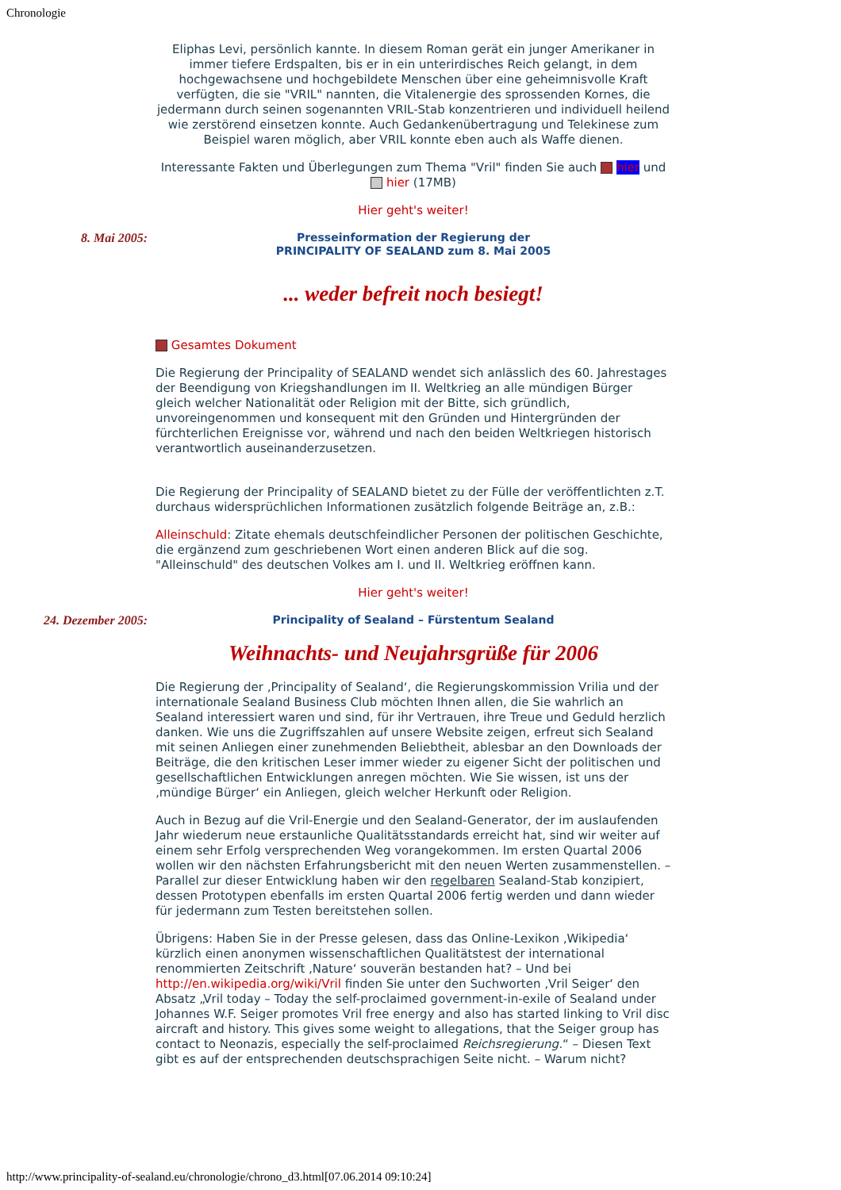Chronologie
Eliphas Levi, persönlich kannte. In diesem Roman gerät ein junger Amerikaner in immer tiefere Erdspalten, bis er in ein unterirdisches Reich gelangt, in dem hochgewachsene und hochgebildete Menschen über eine geheimnisvolle Kraft verfügten, die sie "VRIL" nannten, die Vitalenergie des sprossenden Kornes, die jedermann durch seinen sogenannten VRIL-Stab konzentrieren und individuell heilend wie zerstörend einsetzen konnte. Auch Gedankenübertragung und Telekinese zum Beispiel waren möglich, aber VRIL konnte eben auch als Waffe dienen.
Interessante Fakten und Überlegungen zum Thema "Vril" finden Sie auch hier und hier (17MB)
Hier geht's weiter!
8. Mai 2005:
Presseinformation der Regierung der
PRINCIPALITY OF SEALAND zum 8. Mai 2005
... weder befreit noch besiegt!
Gesamtes Dokument
Die Regierung der Principality of SEALAND wendet sich anlässlich des 60. Jahrestages der Beendigung von Kriegshandlungen im II. Weltkrieg an alle mündigen Bürger gleich welcher Nationalität oder Religion mit der Bitte, sich gründlich, unvoreingenommen und konsequent mit den Gründen und Hintergründen der fürchterlichen Ereignisse vor, während und nach den beiden Weltkriegen historisch verantwortlich auseinanderzusetzen.
Die Regierung der Principality of SEALAND bietet zu der Fülle der veröffentlichten z.T. durchaus widersprüchlichen Informationen zusätzlich folgende Beiträge an, z.B.:
Alleinschuld: Zitate ehemals deutschfeindlicher Personen der politischen Geschichte, die ergänzend zum geschriebenen Wort einen anderen Blick auf die sog. "Alleinschuld" des deutschen Volkes am I. und II. Weltkrieg eröffnen kann.
Hier geht's weiter!
24. Dezember 2005:
Principality of Sealand – Fürstentum Sealand
Weihnachts- und Neujahrsgrüße für 2006
Die Regierung der ‚Principality of Sealand‘, die Regierungskommission Vrilia und der internationale Sealand Business Club möchten Ihnen allen, die Sie wahrlich an Sealand interessiert waren und sind, für ihr Vertrauen, ihre Treue und Geduld herzlich danken. Wie uns die Zugriffszahlen auf unsere Website zeigen, erfreut sich Sealand mit seinen Anliegen einer zunehmenden Beliebtheit, ablesbar an den Downloads der Beiträge, die den kritischen Leser immer wieder zu eigener Sicht der politischen und gesellschaftlichen Entwicklungen anregen möchten. Wie Sie wissen, ist uns der ‚mündige Bürger‘ ein Anliegen, gleich welcher Herkunft oder Religion.
Auch in Bezug auf die Vril-Energie und den Sealand-Generator, der im auslaufenden Jahr wiederum neue erstaunliche Qualitätsstandards erreicht hat, sind wir weiter auf einem sehr Erfolg versprechenden Weg vorangekommen. Im ersten Quartal 2006 wollen wir den nächsten Erfahrungsbericht mit den neuen Werten zusammenstellen. – Parallel zur dieser Entwicklung haben wir den regelbaren Sealand-Stab konzipiert, dessen Prototypen ebenfalls im ersten Quartal 2006 fertig werden und dann wieder für jedermann zum Testen bereitstehen sollen.
Übrigens: Haben Sie in der Presse gelesen, dass das Online-Lexikon ‚Wikipedia‘ kürzlich einen anonymen wissenschaftlichen Qualitätstest der international renommierten Zeitschrift ‚Nature‘ souverän bestanden hat? – Und bei http://en.wikipedia.org/wiki/Vril finden Sie unter den Suchworten ‚Vril Seiger‘ den Absatz „Vril today – Today the self-proclaimed government-in-exile of Sealand under Johannes W.F. Seiger promotes Vril free energy and also has started linking to Vril disc aircraft and history. This gives some weight to allegations, that the Seiger group has contact to Neonazis, especially the self-proclaimed Reichsregierung.“ – Diesen Text gibt es auf der entsprechenden deutschsprachigen Seite nicht. – Warum nicht?
http://www.principality-of-sealand.eu/chronologie/chrono_d3.html[07.06.2014 09:10:24]